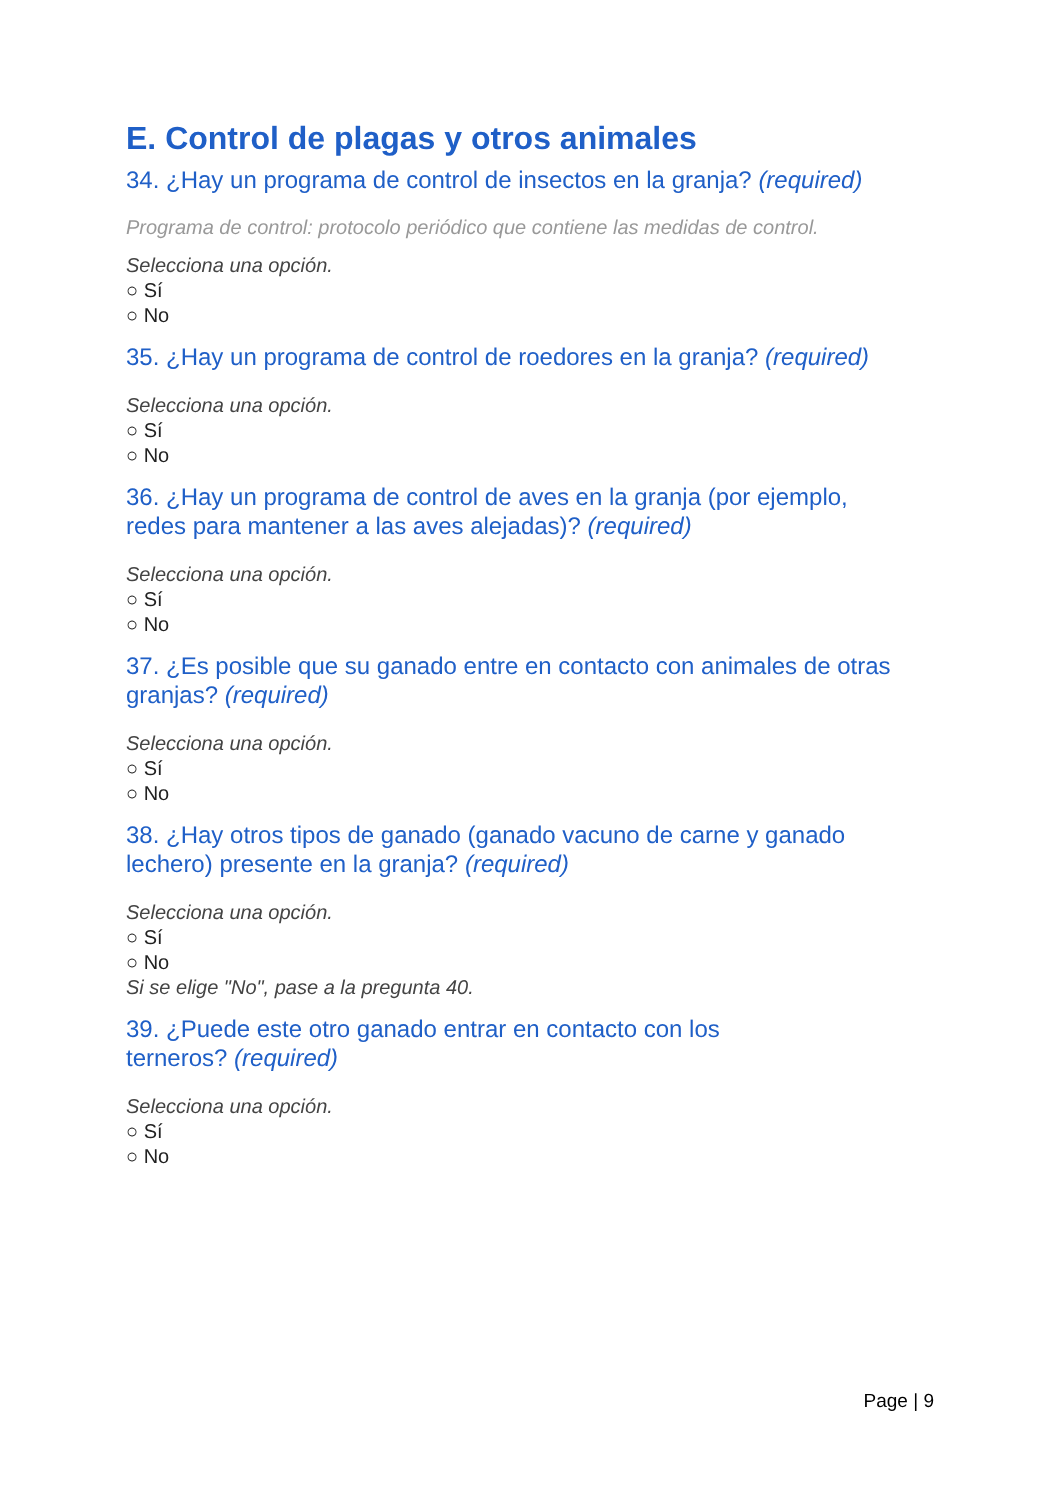E. Control de plagas y otros animales
34. ¿Hay un programa de control de insectos en la granja? (required)
Programa de control: protocolo periódico que contiene las medidas de control.
Selecciona una opción.
○ Sí
○ No
35. ¿Hay un programa de control de roedores en la granja? (required)
Selecciona una opción.
○ Sí
○ No
36. ¿Hay un programa de control de aves en la granja (por ejemplo,
redes para mantener a las aves alejadas)? (required)
Selecciona una opción.
○ Sí
○ No
37. ¿Es posible que su ganado entre en contacto con animales de otras
granjas? (required)
Selecciona una opción.
○ Sí
○ No
38. ¿Hay otros tipos de ganado (ganado vacuno de carne y ganado
lechero) presente en la granja? (required)
Selecciona una opción.
○ Sí
○ No
Si se elige "No", pase a la pregunta 40.
39. ¿Puede este otro ganado entrar en contacto con los
terneros? (required)
Selecciona una opción.
○ Sí
○ No
Page | 9